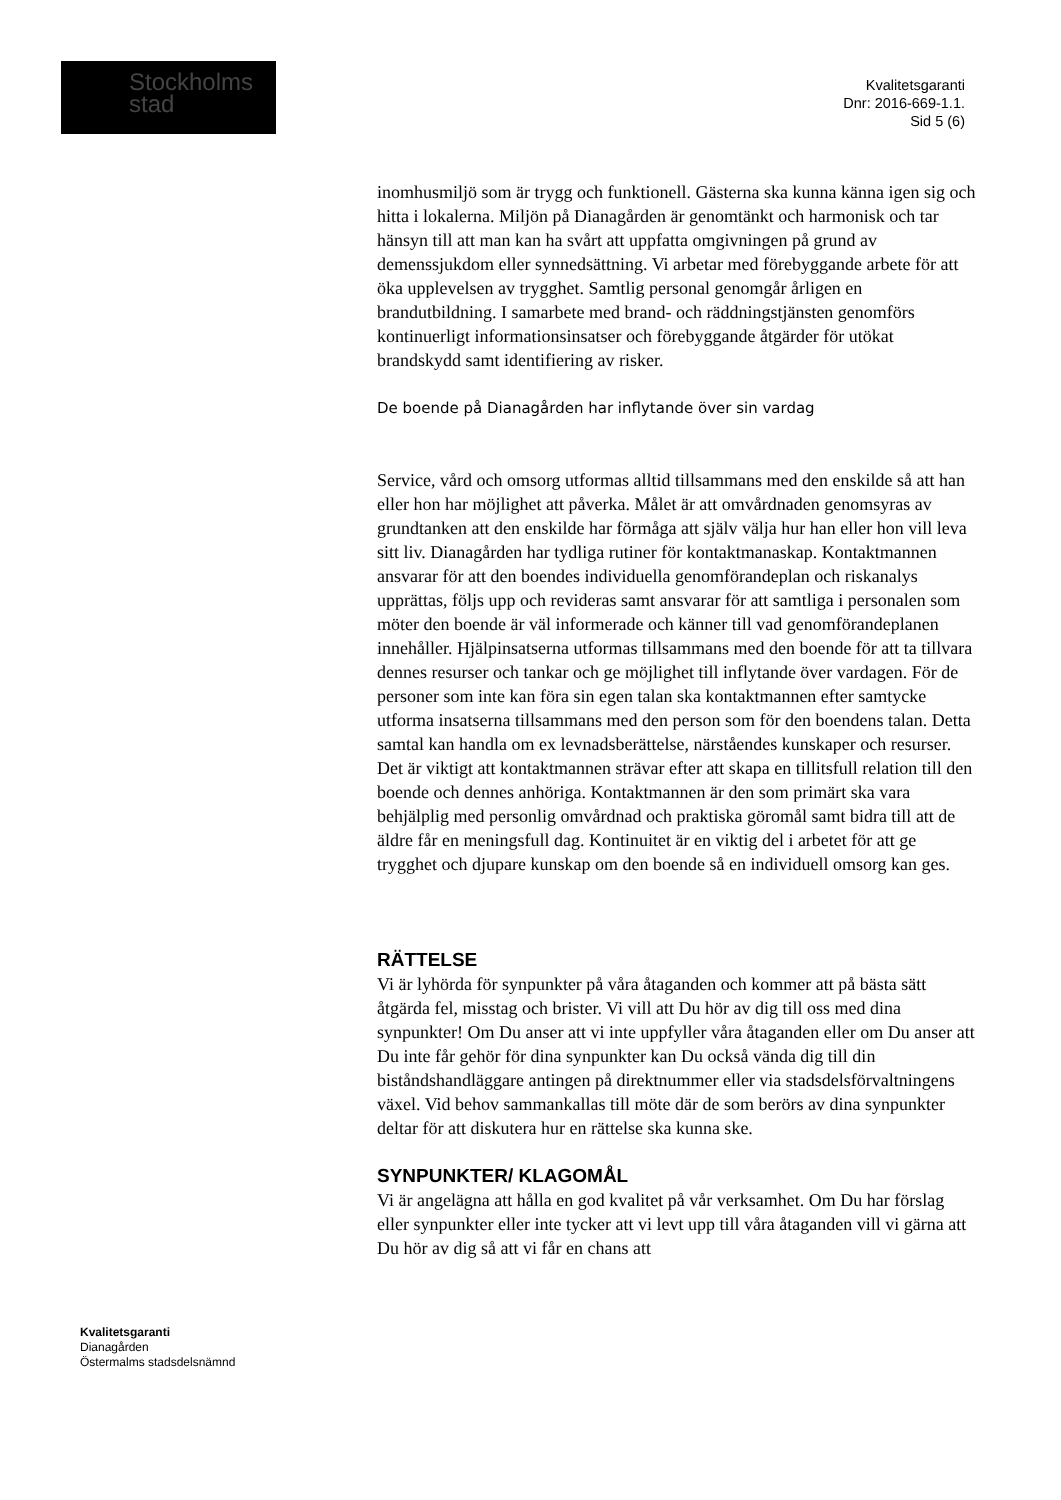Stockholms
stad
Kvalitetsgaranti
Dnr: 2016-669-1.1.
Sid 5 (6)
inomhusmiljö som är trygg och funktionell. Gästerna ska kunna känna igen sig och hitta i lokalerna. Miljön på Dianagården är genomtänkt och harmonisk och tar hänsyn till att man kan ha svårt att uppfatta omgivningen på grund av demenssjukdom eller synnedsättning. Vi arbetar med förebyggande arbete för att öka upplevelsen av trygghet. Samtlig personal genomgår årligen en brandutbildning. I samarbete med brand- och räddningstjänsten genomförs kontinuerligt informationsinsatser och förebyggande åtgärder för utökat brandskydd samt identifiering av risker.
De boende på Dianagården har inflytande över sin vardag
Service, vård och omsorg utformas alltid tillsammans med den enskilde så att han eller hon har möjlighet att påverka. Målet är att omvårdnaden genomsyras av grundtanken att den enskilde har förmåga att själv välja hur han eller hon vill leva sitt liv. Dianagården har tydliga rutiner för kontaktmanaskap. Kontaktmannen ansvarar för att den boendes individuella genomförandeplan och riskanalys upprättas, följs upp och revideras samt ansvarar för att samtliga i personalen som möter den boende är väl informerade och känner till vad genomförandeplanen innehåller. Hjälpinsatserna utformas tillsammans med den boende för att ta tillvara dennes resurser och tankar och ge möjlighet till inflytande över vardagen. För de personer som inte kan föra sin egen talan ska kontaktmannen efter samtycke utforma insatserna tillsammans med den person som för den boendens talan. Detta samtal kan handla om ex levnadsberättelse, närståendes kunskaper och resurser. Det är viktigt att kontaktmannen strävar efter att skapa en tillitsfull relation till den boende och dennes anhöriga. Kontaktmannen är den som primärt ska vara behjälplig med personlig omvårdnad och praktiska göromål samt bidra till att de äldre får en meningsfull dag. Kontinuitet är en viktig del i arbetet för att ge trygghet och djupare kunskap om den boende så en individuell omsorg kan ges.
RÄTTELSE
Vi är lyhörda för synpunkter på våra åtaganden och kommer att på bästa sätt åtgärda fel, misstag och brister. Vi vill att Du hör av dig till oss med dina synpunkter! Om Du anser att vi inte uppfyller våra åtaganden eller om Du anser att Du inte får gehör för dina synpunkter kan Du också vända dig till din biståndshandläggare antingen på direktnummer eller via stadsdelsförvaltningens växel. Vid behov sammankallas till möte där de som berörs av dina synpunkter deltar för att diskutera hur en rättelse ska kunna ske.
SYNPUNKTER/ KLAGOMÅL
Vi är angelägna att hålla en god kvalitet på vår verksamhet. Om Du har förslag eller synpunkter eller inte tycker att vi levt upp till våra åtaganden vill vi gärna att Du hör av dig så att vi får en chans att
Kvalitetsgaranti
Dianagården
Östermalms stadsdelsnämnd